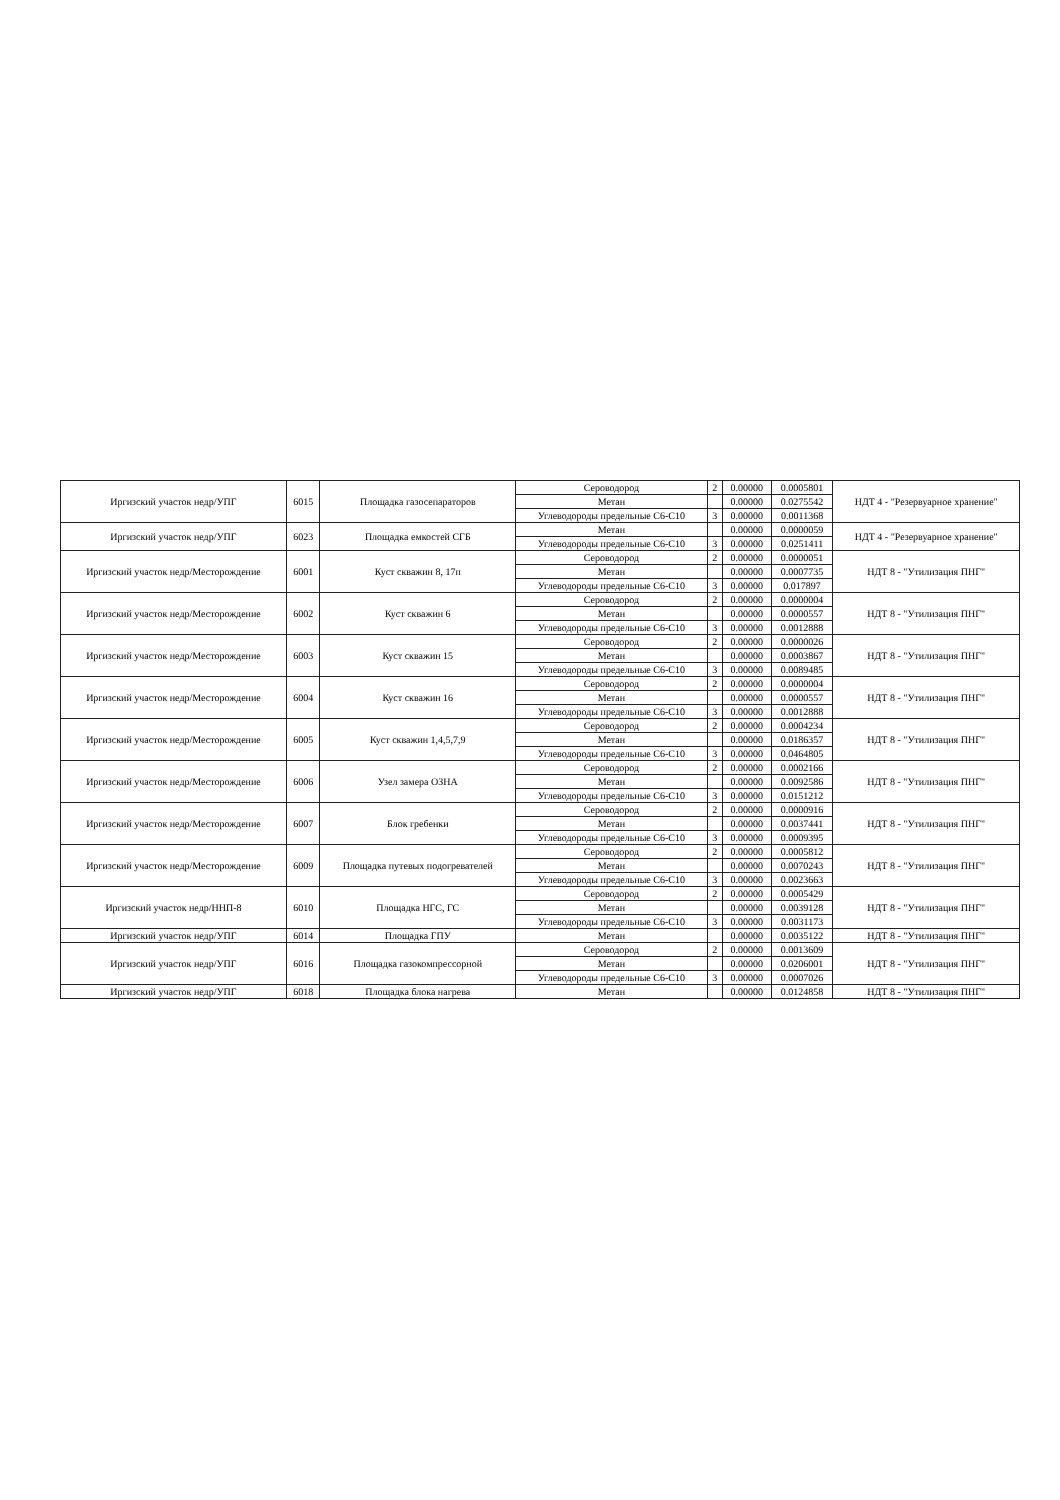| Иргизский участок недр/УПГ | 6015 | Площадка газосепараторов | Сероводород | 2 | 0.00000 | 0.0005801 | НДТ 4 - "Резервуарное хранение" |
| | | | Метан | | 0.00000 | 0.0275542 | |
| | | | Углеводороды предельные С6-С10 | 3 | 0.00000 | 0.0011368 | |
| Иргизский участок недр/УПГ | 6023 | Площадка емкостей СГБ | Метан | | 0.00000 | 0.0000059 | НДТ 4 - "Резервуарное хранение" |
| | | | Углеводороды предельные С6-С10 | 3 | 0.00000 | 0.0251411 | |
| Иргизский участок недр/Месторождение | 6001 | Куст скважин 8, 17п | Сероводород | 2 | 0.00000 | 0.0000051 | НДТ 8 - "Утилизация ПНГ" |
| | | | Метан | | 0.00000 | 0.0007735 | |
| | | | Углеводороды предельные С6-С10 | 3 | 0.00000 | 0.017897 | |
| Иргизский участок недр/Месторождение | 6002 | Куст скважин 6 | Сероводород | 2 | 0.00000 | 0.0000004 | НДТ 8 - "Утилизация ПНГ" |
| | | | Метан | | 0.00000 | 0.0000557 | |
| | | | Углеводороды предельные С6-С10 | 3 | 0.00000 | 0.0012888 | |
| Иргизский участок недр/Месторождение | 6003 | Куст скважин 15 | Сероводород | 2 | 0.00000 | 0.0000026 | НДТ 8 - "Утилизация ПНГ" |
| | | | Метан | | 0.00000 | 0.0003867 | |
| | | | Углеводороды предельные С6-С10 | 3 | 0.00000 | 0.0089485 | |
| Иргизский участок недр/Месторождение | 6004 | Куст скважин 16 | Сероводород | 2 | 0.00000 | 0.0000004 | НДТ 8 - "Утилизация ПНГ" |
| | | | Метан | | 0.00000 | 0.0000557 | |
| | | | Углеводороды предельные С6-С10 | 3 | 0.00000 | 0.0012888 | |
| Иргизский участок недр/Месторождение | 6005 | Куст скважин 1,4,5,7,9 | Сероводород | 2 | 0.00000 | 0.0004234 | НДТ 8 - "Утилизация ПНГ" |
| | | | Метан | | 0.00000 | 0.0186357 | |
| | | | Углеводороды предельные С6-С10 | 3 | 0.00000 | 0.0464805 | |
| Иргизский участок недр/Месторождение | 6006 | Узел замера ОЗНА | Сероводород | 2 | 0.00000 | 0.0002166 | НДТ 8 - "Утилизация ПНГ" |
| | | | Метан | | 0.00000 | 0.0092586 | |
| | | | Углеводороды предельные С6-С10 | 3 | 0.00000 | 0.0151212 | |
| Иргизский участок недр/Месторождение | 6007 | Блок гребенки | Сероводород | 2 | 0.00000 | 0.0000916 | НДТ 8 - "Утилизация ПНГ" |
| | | | Метан | | 0.00000 | 0.0037441 | |
| | | | Углеводороды предельные С6-С10 | 3 | 0.00000 | 0.0009395 | |
| Иргизский участок недр/Месторождение | 6009 | Площадка путевых подогревателей | Сероводород | 2 | 0.00000 | 0.0005812 | НДТ 8 - "Утилизация ПНГ" |
| | | | Метан | | 0.00000 | 0.0070243 | |
| | | | Углеводороды предельные С6-С10 | 3 | 0.00000 | 0.0023663 | |
| Иргизский участок недр/ННП-8 | 6010 | Площадка НГС, ГС | Сероводород | 2 | 0.00000 | 0.0005429 | НДТ 8 - "Утилизация ПНГ" |
| | | | Метан | | 0.00000 | 0.0039128 | |
| | | | Углеводороды предельные С6-С10 | 3 | 0.00000 | 0.0031173 | |
| Иргизский участок недр/УПГ | 6014 | Площадка ГПУ | Метан | | 0.00000 | 0.0035122 | НДТ 8 - "Утилизация ПНГ" |
| Иргизский участок недр/УПГ | 6016 | Площадка газокомпрессорной | Сероводород | 2 | 0.00000 | 0.0013609 | НДТ 8 - "Утилизация ПНГ" |
| | | | Метан | | 0.00000 | 0.0206001 | |
| | | | Углеводороды предельные С6-С10 | 3 | 0.00000 | 0.0007026 | |
| Иргизский участок недр/УПГ | 6018 | Площадка блока нагрева | Метан | | 0.00000 | 0.0124858 | НДТ 8 - "Утилизация ПНГ" |